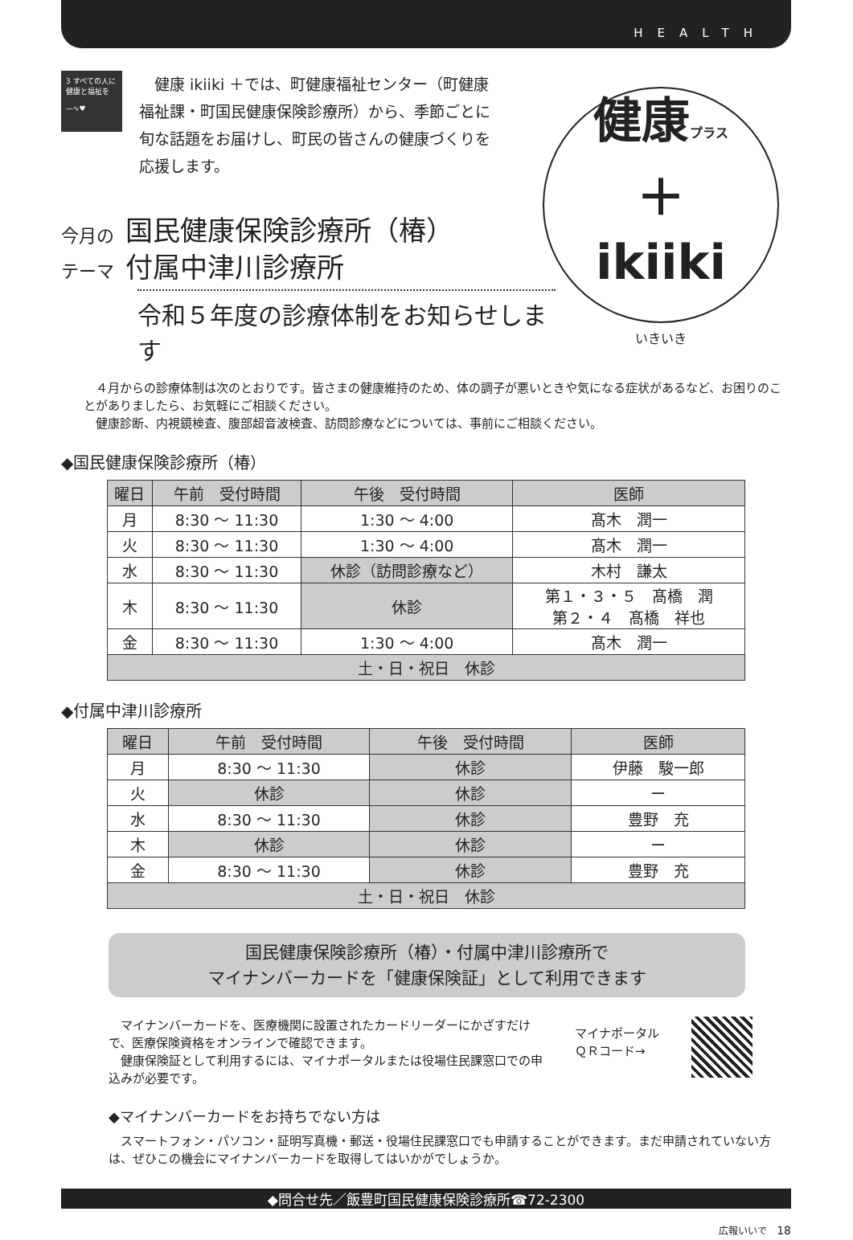HEALTH
3 すべての人に健康と福祉を
—∿♥
健康 ikiiki ＋では、町健康福祉センター（町健康福祉課・町国民健康保険診療所）から、季節ごとに旬な話題をお届けし、町民の皆さんの健康づくりを応援します。
健康プラス
＋
ikiiki
いきいき
今月の
テーマ
国民健康保険診療所（椿）
付属中津川診療所
令和５年度の診療体制をお知らせします
４月からの診療体制は次のとおりです。皆さまの健康維持のため、体の調子が悪いときや気になる症状があるなど、お困りのことがありましたら、お気軽にご相談ください。
健康診断、内視鏡検査、腹部超音波検査、訪問診療などについては、事前にご相談ください。
◆国民健康保険診療所（椿）
| 曜日 | 午前 受付時間 | 午後 受付時間 | 医師 |
| --- | --- | --- | --- |
| 月 | 8:30 ～ 11:30 | 1:30 ～ 4:00 | 髙木 潤一 |
| 火 | 8:30 ～ 11:30 | 1:30 ～ 4:00 | 髙木 潤一 |
| 水 | 8:30 ～ 11:30 | 休診（訪問診療など） | 木村 謙太 |
| 木 | 8:30 ～ 11:30 | 休診 | 第１・３・５ 髙橋 潤 第２・４ 髙橋 祥也 |
| 金 | 8:30 ～ 11:30 | 1:30 ～ 4:00 | 髙木 潤一 |
| 土・日・祝日 休診 | | | |
◆付属中津川診療所
| 曜日 | 午前 受付時間 | 午後 受付時間 | 医師 |
| --- | --- | --- | --- |
| 月 | 8:30 ～ 11:30 | 休診 | 伊藤 駿一郎 |
| 火 | 休診 | 休診 | ー |
| 水 | 8:30 ～ 11:30 | 休診 | 豊野 充 |
| 木 | 休診 | 休診 | ー |
| 金 | 8:30 ～ 11:30 | 休診 | 豊野 充 |
| 土・日・祝日 休診 | | | |
国民健康保険診療所（椿）・付属中津川診療所で
マイナンバーカードを「健康保険証」として利用できます
マイナンバーカードを、医療機関に設置されたカードリーダーにかざすだけで、医療保険資格をオンラインで確認できます。
健康保険証として利用するには、マイナポータルまたは役場住民課窓口での申込みが必要です。
マイナポータル
ＱＲコード→
◆マイナンバーカードをお持ちでない方は
スマートフォン・パソコン・証明写真機・郵送・役場住民課窓口でも申請することができます。まだ申請されていない方は、ぜひこの機会にマイナンバーカードを取得してはいかがでしょうか。
◆問合せ先／飯豊町国民健康保険診療所☎72-2300
広報いいで　18